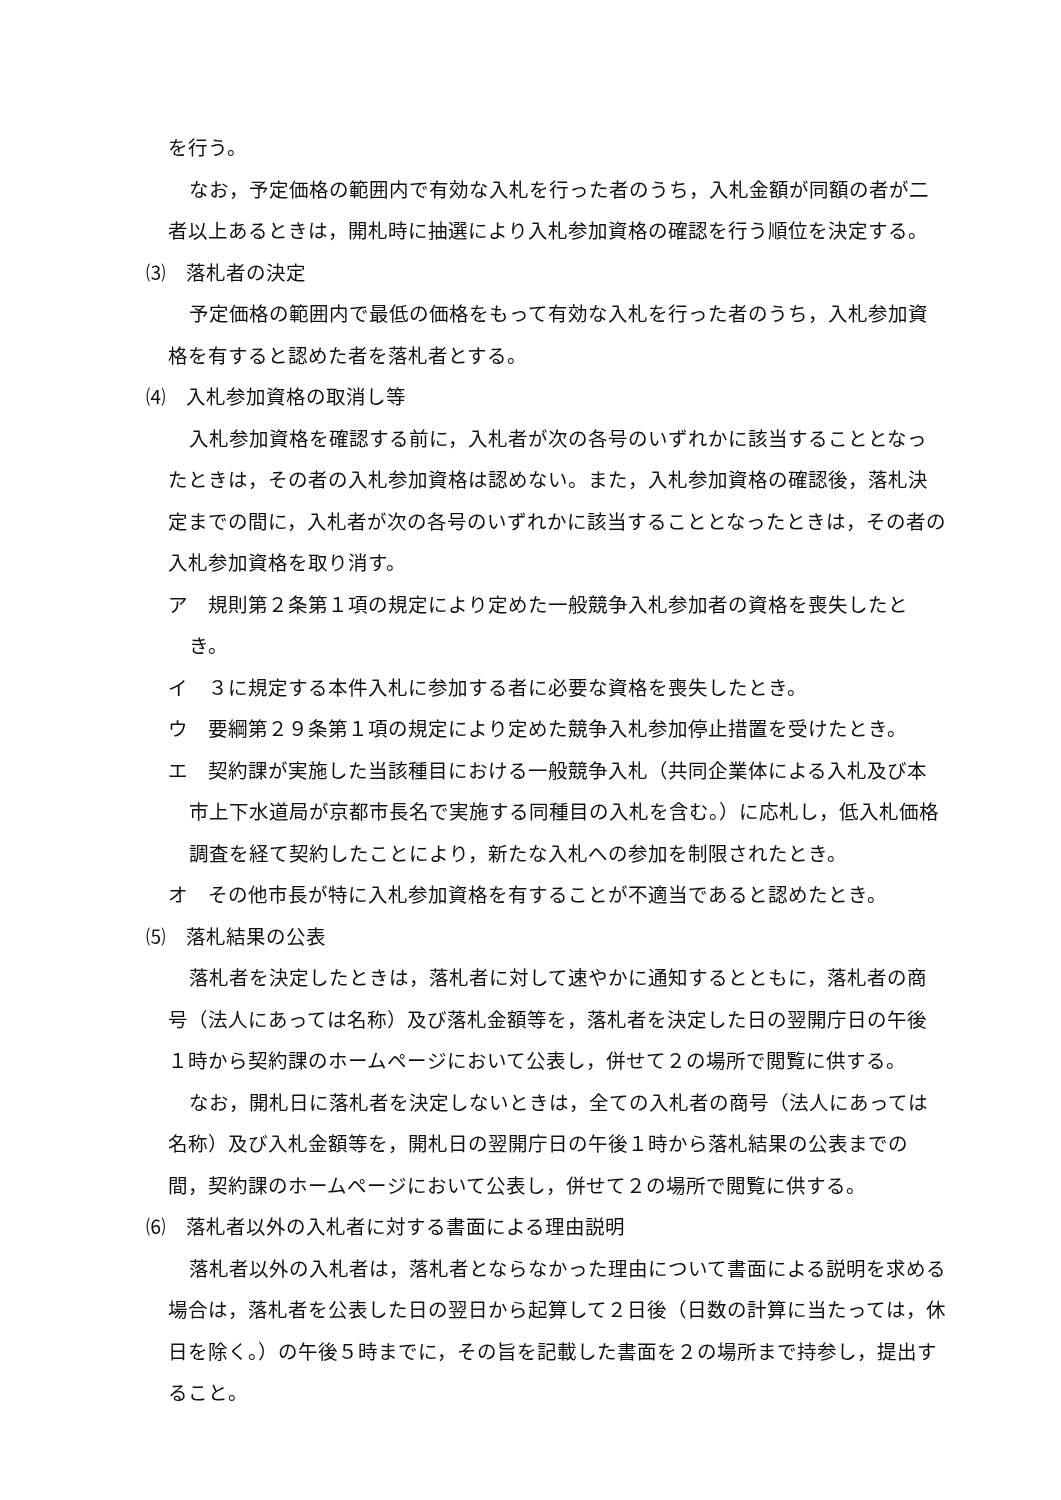を行う。
なお，予定価格の範囲内で有効な入札を行った者のうち，入札金額が同額の者が二者以上あるときは，開札時に抽選により入札参加資格の確認を行う順位を決定する。
⑶　落札者の決定
予定価格の範囲内で最低の価格をもって有効な入札を行った者のうち，入札参加資格を有すると認めた者を落札者とする。
⑷　入札参加資格の取消し等
入札参加資格を確認する前に，入札者が次の各号のいずれかに該当することとなったときは，その者の入札参加資格は認めない。また，入札参加資格の確認後，落札決定までの間に，入札者が次の各号のいずれかに該当することとなったときは，その者の入札参加資格を取り消す。
ア　規則第２条第１項の規定により定めた一般競争入札参加者の資格を喪失したとき。
イ　３に規定する本件入札に参加する者に必要な資格を喪失したとき。
ウ　要綱第２９条第１項の規定により定めた競争入札参加停止措置を受けたとき。
エ　契約課が実施した当該種目における一般競争入札（共同企業体による入札及び本市上下水道局が京都市長名で実施する同種目の入札を含む。）に応札し，低入札価格調査を経て契約したことにより，新たな入札への参加を制限されたとき。
オ　その他市長が特に入札参加資格を有することが不適当であると認めたとき。
⑸　落札結果の公表
落札者を決定したときは，落札者に対して速やかに通知するとともに，落札者の商号（法人にあっては名称）及び落札金額等を，落札者を決定した日の翌開庁日の午後１時から契約課のホームページにおいて公表し，併せて２の場所で閲覧に供する。
なお，開札日に落札者を決定しないときは，全ての入札者の商号（法人にあっては名称）及び入札金額等を，開札日の翌開庁日の午後１時から落札結果の公表までの間，契約課のホームページにおいて公表し，併せて２の場所で閲覧に供する。
⑹　落札者以外の入札者に対する書面による理由説明
落札者以外の入札者は，落札者とならなかった理由について書面による説明を求める場合は，落札者を公表した日の翌日から起算して２日後（日数の計算に当たっては，休日を除く。）の午後５時までに，その旨を記載した書面を２の場所まで持参し，提出すること。